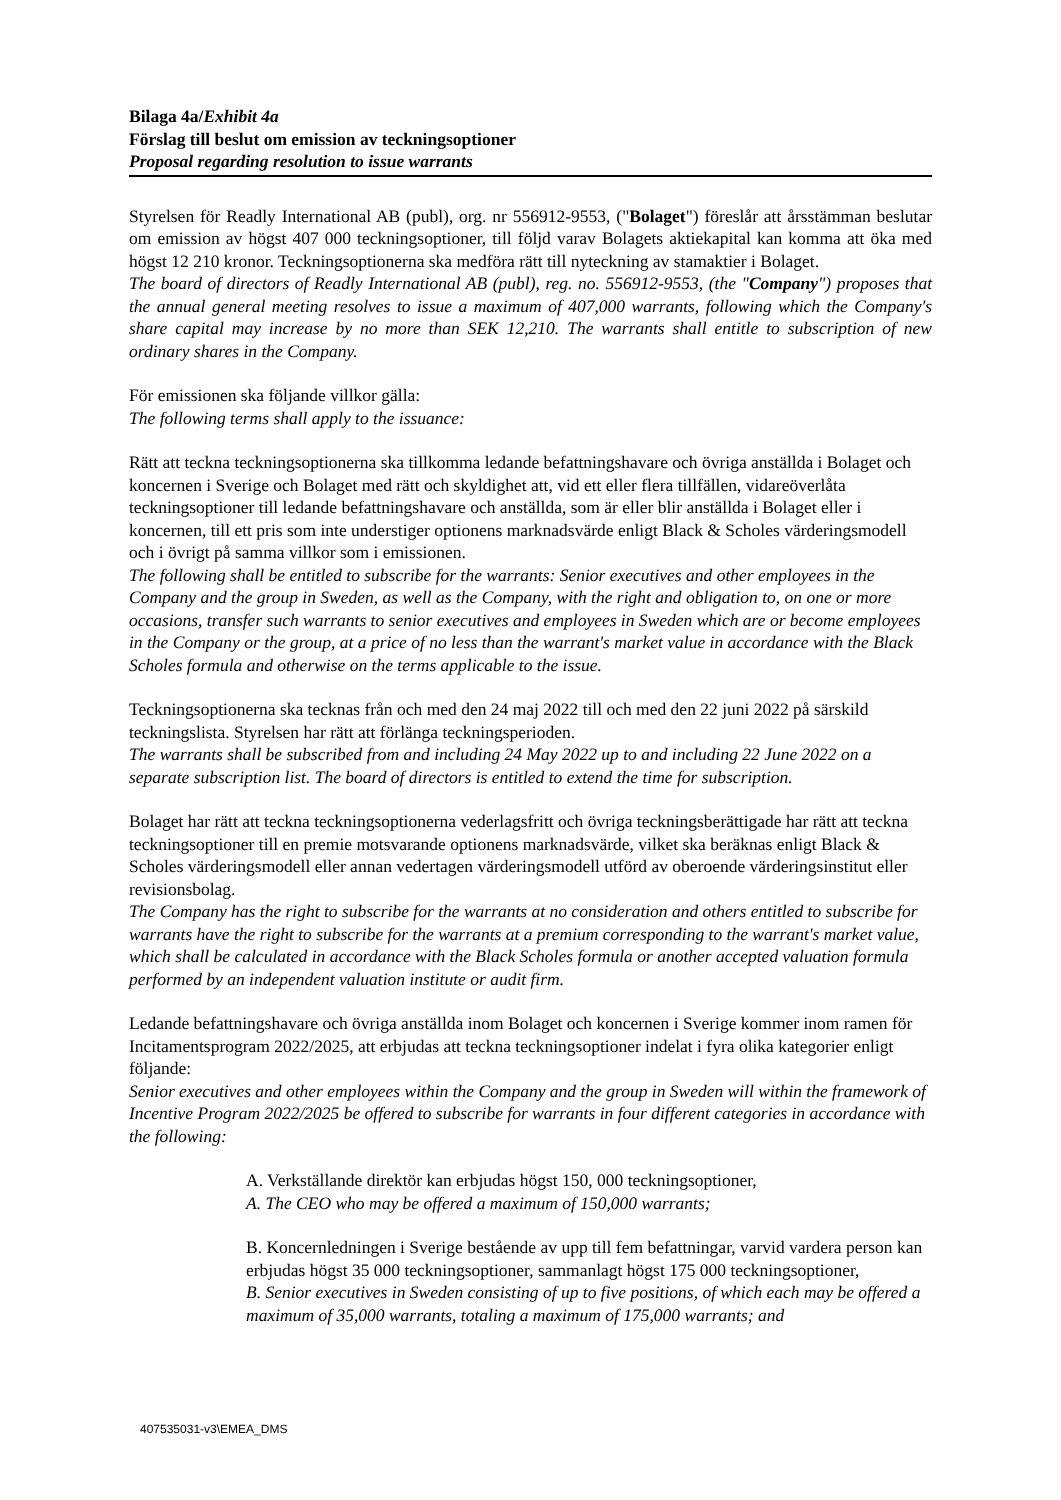Bilaga 4a/Exhibit 4a
Förslag till beslut om emission av teckningsoptioner
Proposal regarding resolution to issue warrants
Styrelsen för Readly International AB (publ), org. nr 556912-9553, ("Bolaget") föreslår att årsstämman beslutar om emission av högst 407 000 teckningsoptioner, till följd varav Bolagets aktiekapital kan komma att öka med högst 12 210 kronor. Teckningsoptionerna ska medföra rätt till nyteckning av stamaktier i Bolaget.
The board of directors of Readly International AB (publ), reg. no. 556912-9553, (the "Company") proposes that the annual general meeting resolves to issue a maximum of 407,000 warrants, following which the Company's share capital may increase by no more than SEK 12,210. The warrants shall entitle to subscription of new ordinary shares in the Company.
För emissionen ska följande villkor gälla:
The following terms shall apply to the issuance:
Rätt att teckna teckningsoptionerna ska tillkomma ledande befattningshavare och övriga anställda i Bolaget och koncernen i Sverige och Bolaget med rätt och skyldighet att, vid ett eller flera tillfällen, vidareöverlåta teckningsoptioner till ledande befattningshavare och anställda, som är eller blir anställda i Bolaget eller i koncernen, till ett pris som inte understiger optionens marknadsvärde enligt Black & Scholes värderingsmodell och i övrigt på samma villkor som i emissionen.
The following shall be entitled to subscribe for the warrants: Senior executives and other employees in the Company and the group in Sweden, as well as the Company, with the right and obligation to, on one or more occasions, transfer such warrants to senior executives and employees in Sweden which are or become employees in the Company or the group, at a price of no less than the warrant's market value in accordance with the Black Scholes formula and otherwise on the terms applicable to the issue.
Teckningsoptionerna ska tecknas från och med den 24 maj 2022 till och med den 22 juni 2022 på särskild teckningslista. Styrelsen har rätt att förlänga teckningsperioden.
The warrants shall be subscribed from and including 24 May 2022 up to and including 22 June 2022 on a separate subscription list. The board of directors is entitled to extend the time for subscription.
Bolaget har rätt att teckna teckningsoptionerna vederlagsfritt och övriga teckningsberättigade har rätt att teckna teckningsoptioner till en premie motsvarande optionens marknadsvärde, vilket ska beräknas enligt Black & Scholes värderingsmodell eller annan vedertagen värderingsmodell utförd av oberoende värderingsinstitut eller revisionsbolag.
The Company has the right to subscribe for the warrants at no consideration and others entitled to subscribe for warrants have the right to subscribe for the warrants at a premium corresponding to the warrant's market value, which shall be calculated in accordance with the Black Scholes formula or another accepted valuation formula performed by an independent valuation institute or audit firm.
Ledande befattningshavare och övriga anställda inom Bolaget och koncernen i Sverige kommer inom ramen för Incitamentsprogram 2022/2025, att erbjudas att teckna teckningsoptioner indelat i fyra olika kategorier enligt följande:
Senior executives and other employees within the Company and the group in Sweden will within the framework of Incentive Program 2022/2025 be offered to subscribe for warrants in four different categories in accordance with the following:
A. Verkställande direktör kan erbjudas högst 150, 000 teckningsoptioner,
A. The CEO who may be offered a maximum of 150,000 warrants;
B. Koncernledningen i Sverige bestående av upp till fem befattningar, varvid vardera person kan erbjudas högst 35 000 teckningsoptioner, sammanlagt högst 175 000 teckningsoptioner,
B. Senior executives in Sweden consisting of up to five positions, of which each may be offered a maximum of 35,000 warrants, totaling a maximum of 175,000 warrants; and
407535031-v3\EMEA_DMS